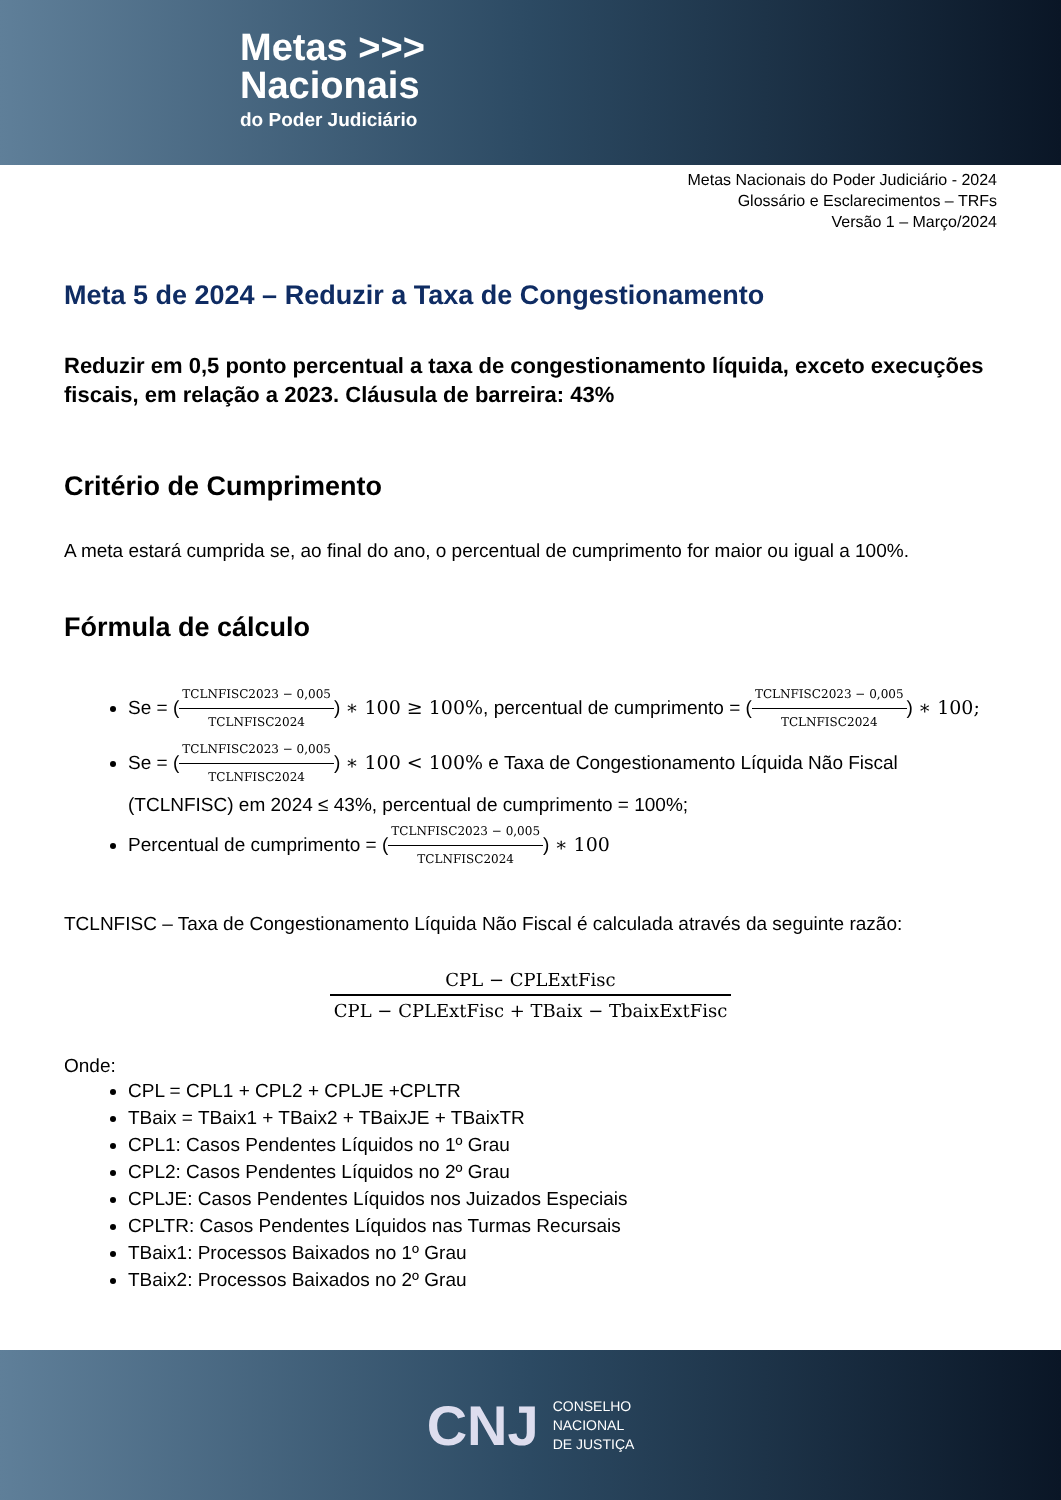Metas >>>
Nacionais
do Poder Judiciário
Metas Nacionais do Poder Judiciário - 2024
Glossário e Esclarecimentos – TRFs
Versão 1 – Março/2024
Meta 5 de 2024 – Reduzir a Taxa de Congestionamento
Reduzir em 0,5 ponto percentual a taxa de congestionamento líquida, exceto execuções fiscais, em relação a 2023. Cláusula de barreira: 43%
Critério de Cumprimento
A meta estará cumprida se, ao final do ano, o percentual de cumprimento for maior ou igual a 100%.
Fórmula de cálculo
Se = (TCLNFISC2023 − 0,005 TCLNFISC2024) ∗ 100 ≥ 100%, percentual de cumprimento = (TCLNFISC2023 − 0,005 TCLNFISC2024) ∗ 100;
Se = (TCLNFISC2023 − 0,005 TCLNFISC2024) ∗ 100 < 100% e Taxa de Congestionamento Líquida Não Fiscal (TCLNFISC) em 2024 ≤ 43%, percentual de cumprimento = 100%;
Percentual de cumprimento = (TCLNFISC2023 − 0,005 TCLNFISC2024) ∗ 100
TCLNFISC – Taxa de Congestionamento Líquida Não Fiscal é calculada através da seguinte razão:
CPL − CPLExtFisc CPL − CPLExtFisc + TBaix − TbaixExtFisc
Onde:
CPL = CPL1 + CPL2 + CPLJE +CPLTR
TBaix = TBaix1 + TBaix2 + TBaixJE + TBaixTR
CPL1: Casos Pendentes Líquidos no 1º Grau
CPL2: Casos Pendentes Líquidos no 2º Grau
CPLJE: Casos Pendentes Líquidos nos Juizados Especiais
CPLTR: Casos Pendentes Líquidos nas Turmas Recursais
TBaix1: Processos Baixados no 1º Grau
TBaix2: Processos Baixados no 2º Grau
CNJ
CONSELHO
NACIONAL
DE JUSTIÇA